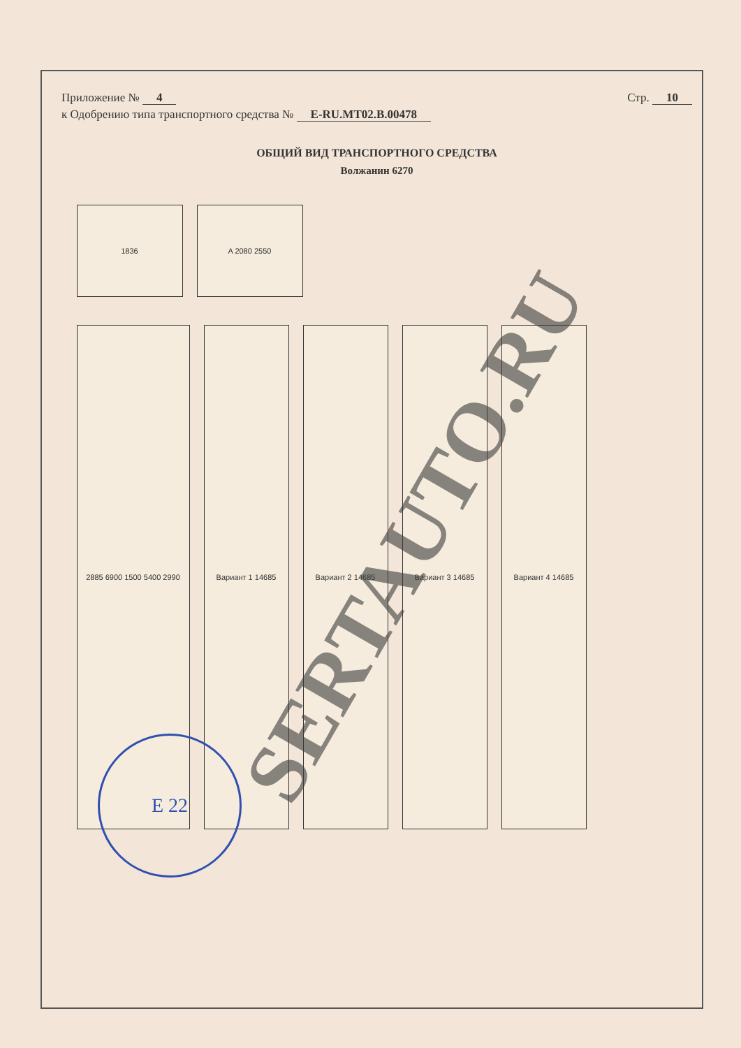Приложение № 4 Стр. 10
к Одобрению типа транспортного средства № E-RU.MT02.B.00478
ОБЩИЙ ВИД ТРАНСПОРТНОГО СРЕДСТВА
Волжанин 6270
1836
A 2080 2550
2885 6900 1500 5400 2990
Вариант 1 14685
Вариант 2 14685
Вариант 3 14685
Вариант 4 14685
E 22
SERTAUTO.RU